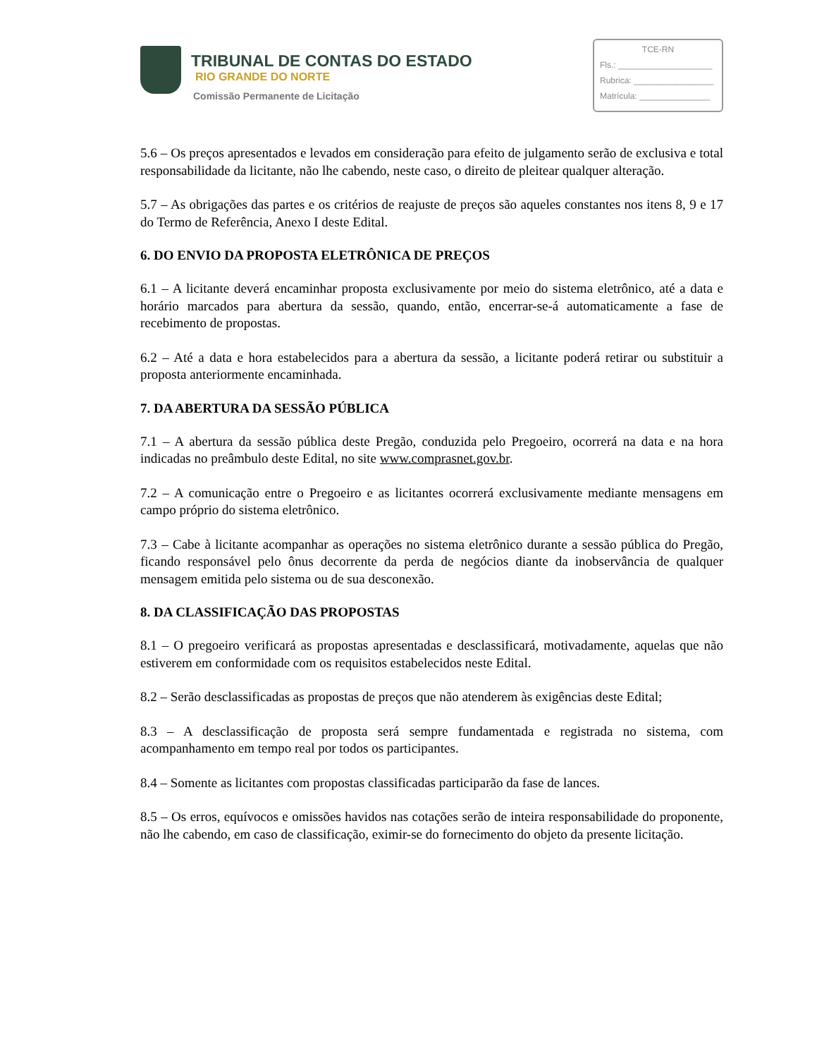TRIBUNAL DE CONTAS DO ESTADO
RIO GRANDE DO NORTE
Comissão Permanente de Licitação
TCE-RN
Fls.: ____________________
Rubrica: _________________
Matrícula: _______________
5.6 – Os preços apresentados e levados em consideração para efeito de julgamento serão de exclusiva e total responsabilidade da licitante, não lhe cabendo, neste caso, o direito de pleitear qualquer alteração.
5.7 – As obrigações das partes e os critérios de reajuste de preços são aqueles constantes nos itens 8, 9 e 17 do Termo de Referência, Anexo I deste Edital.
6. DO ENVIO DA PROPOSTA ELETRÔNICA DE PREÇOS
6.1 – A licitante deverá encaminhar proposta exclusivamente por meio do sistema eletrônico, até a data e horário marcados para abertura da sessão, quando, então, encerrar-se-á automaticamente a fase de recebimento de propostas.
6.2 – Até a data e hora estabelecidos para a abertura da sessão, a licitante poderá retirar ou substituir a proposta anteriormente encaminhada.
7. DA ABERTURA DA SESSÃO PÚBLICA
7.1 – A abertura da sessão pública deste Pregão, conduzida pelo Pregoeiro, ocorrerá na data e na hora indicadas no preâmbulo deste Edital, no site www.comprasnet.gov.br.
7.2 – A comunicação entre o Pregoeiro e as licitantes ocorrerá exclusivamente mediante mensagens em campo próprio do sistema eletrônico.
7.3 – Cabe à licitante acompanhar as operações no sistema eletrônico durante a sessão pública do Pregão, ficando responsável pelo ônus decorrente da perda de negócios diante da inobservância de qualquer mensagem emitida pelo sistema ou de sua desconexão.
8. DA CLASSIFICAÇÃO DAS PROPOSTAS
8.1 – O pregoeiro verificará as propostas apresentadas e desclassificará, motivadamente, aquelas que não estiverem em conformidade com os requisitos estabelecidos neste Edital.
8.2 – Serão desclassificadas as propostas de preços que não atenderem às exigências deste Edital;
8.3 – A desclassificação de proposta será sempre fundamentada e registrada no sistema, com acompanhamento em tempo real por todos os participantes.
8.4 – Somente as licitantes com propostas classificadas participarão da fase de lances.
8.5 – Os erros, equívocos e omissões havidos nas cotações serão de inteira responsabilidade do proponente, não lhe cabendo, em caso de classificação, eximir-se do fornecimento do objeto da presente licitação.